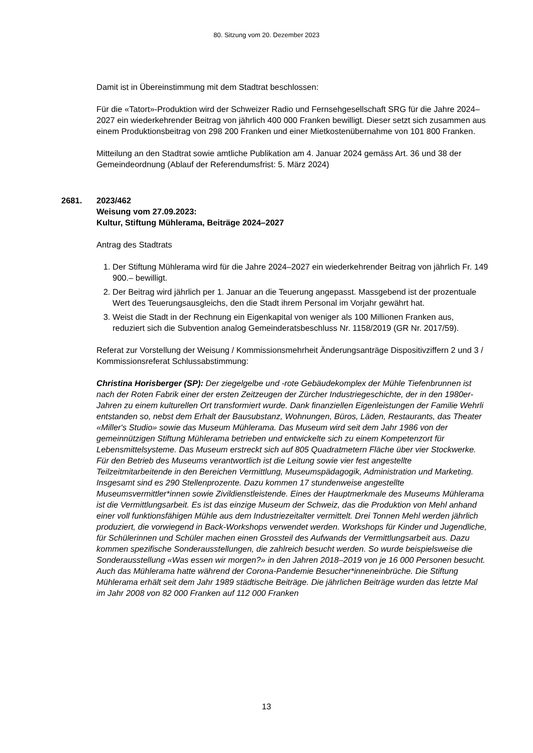80. Sitzung vom 20. Dezember 2023
Damit ist in Übereinstimmung mit dem Stadtrat beschlossen:
Für die «Tatort»-Produktion wird der Schweizer Radio und Fernsehgesellschaft SRG für die Jahre 2024–2027 ein wiederkehrender Beitrag von jährlich 400 000 Franken bewilligt. Dieser setzt sich zusammen aus einem Produktionsbeitrag von 298 200 Franken und einer Mietkostenübernahme von 101 800 Franken.
Mitteilung an den Stadtrat sowie amtliche Publikation am 4. Januar 2024 gemäss Art. 36 und 38 der Gemeindeordnung (Ablauf der Referendumsfrist: 5. März 2024)
2681. 2023/462
Weisung vom 27.09.2023:
Kultur, Stiftung Mühlerama, Beiträge 2024–2027
Antrag des Stadtrats
1. Der Stiftung Mühlerama wird für die Jahre 2024–2027 ein wiederkehrender Beitrag von jährlich Fr. 149 900.– bewilligt.
2. Der Beitrag wird jährlich per 1. Januar an die Teuerung angepasst. Massgebend ist der prozentuale Wert des Teuerungsausgleichs, den die Stadt ihrem Personal im Vorjahr gewährt hat.
3. Weist die Stadt in der Rechnung ein Eigenkapital von weniger als 100 Millionen Franken aus, reduziert sich die Subvention analog Gemeinderatsbeschluss Nr. 1158/2019 (GR Nr. 2017/59).
Referat zur Vorstellung der Weisung / Kommissionsmehrheit Änderungsanträge Dispositivziffern 2 und 3 / Kommissionsreferat Schlussabstimmung:
Christina Horisberger (SP): Der ziegelgelbe und -rote Gebäudekomplex der Mühle Tiefenbrunnen ist nach der Roten Fabrik einer der ersten Zeitzeugen der Zürcher Industriegeschichte, der in den 1980er-Jahren zu einem kulturellen Ort transformiert wurde. Dank finanziellen Eigenleistungen der Familie Wehrli entstanden so, nebst dem Erhalt der Bausubstanz, Wohnungen, Büros, Läden, Restaurants, das Theater «Miller's Studio» sowie das Museum Mühlerama. Das Museum wird seit dem Jahr 1986 von der gemeinnützigen Stiftung Mühlerama betrieben und entwickelte sich zu einem Kompetenzort für Lebensmittelsysteme. Das Museum erstreckt sich auf 805 Quadratmetern Fläche über vier Stockwerke. Für den Betrieb des Museums verantwortlich ist die Leitung sowie vier fest angestellte Teilzeitmitarbeitende in den Bereichen Vermittlung, Museumspädagogik, Administration und Marketing. Insgesamt sind es 290 Stellenprozente. Dazu kommen 17 stundenweise angestellte Museumsvermittler*innen sowie Zivildienstleistende. Eines der Hauptmerkmale des Museums Mühlerama ist die Vermittlungsarbeit. Es ist das einzige Museum der Schweiz, das die Produktion von Mehl anhand einer voll funktionsfähigen Mühle aus dem Industriezeitalter vermittelt. Drei Tonnen Mehl werden jährlich produziert, die vorwiegend in Back-Workshops verwendet werden. Workshops für Kinder und Jugendliche, für Schülerinnen und Schüler machen einen Grossteil des Aufwands der Vermittlungsarbeit aus. Dazu kommen spezifische Sonderausstellungen, die zahlreich besucht werden. So wurde beispielsweise die Sonderausstellung «Was essen wir morgen?» in den Jahren 2018–2019 von je 16 000 Personen besucht. Auch das Mühlerama hatte während der Corona-Pandemie Besucher*inneneinbrüche. Die Stiftung Mühlerama erhält seit dem Jahr 1989 städtische Beiträge. Die jährlichen Beiträge wurden das letzte Mal im Jahr 2008 von 82 000 Franken auf 112 000 Franken
13